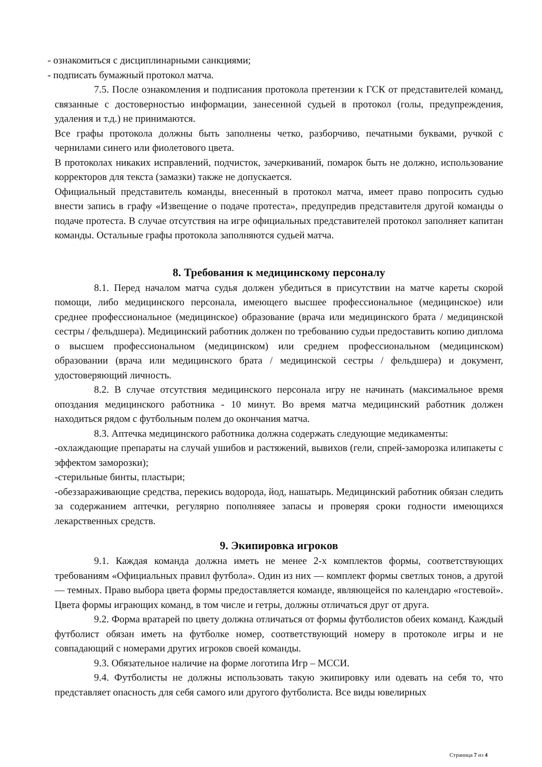- ознакомиться с дисциплинарными санкциями;
- подписать бумажный протокол матча.
7.5. После ознакомления и подписания протокола претензии к ГСК от представителей команд, связанные с достоверностью информации, занесенной судьей в протокол (голы, предупреждения, удаления и т.д.) не принимаются.
Все графы протокола должны быть заполнены четко, разборчиво, печатными буквами, ручкой с чернилами синего или фиолетового цвета.
В протоколах никаких исправлений, подчисток, зачеркиваний, помарок быть не должно, использование корректоров для текста (замазки) также не допускается.
Официальный представитель команды, внесенный в протокол матча, имеет право попросить судью внести запись в графу «Извещение о подаче протеста», предупредив представителя другой команды о подаче протеста. В случае отсутствия на игре официальных представителей протокол заполняет капитан команды. Остальные графы протокола заполняются судьей матча.
8. Требования к медицинскому персоналу
8.1. Перед началом матча судья должен убедиться в присутствии на матче кареты скорой помощи, либо медицинского персонала, имеющего высшее профессиональное (медицинское) или среднее профессиональное (медицинское) образование (врача или медицинского брата / медицинской сестры / фельдшера). Медицинский работник должен по требованию судьи предоставить копию диплома о высшем профессиональном (медицинском) или среднем профессиональном (медицинском) образовании (врача или медицинского брата / медицинской сестры / фельдшера) и документ, удостоверяющий личность.
8.2. В случае отсутствия медицинского персонала игру не начинать (максимальное время опоздания медицинского работника - 10 минут. Во время матча медицинский работник должен находиться рядом с футбольным полем до окончания матча.
8.3. Аптечка медицинского работника должна содержать следующие медикаменты:
-охлаждающие препараты на случай ушибов и растяжений, вывихов (гели, спрей-заморозка илипакеты с эффектом заморозки);
-стерильные бинты, пластыри;
-обеззараживающие средства, перекись водорода, йод, нашатырь. Медицинский работник обязан следить за содержанием аптечки, регулярно пополняяее запасы и проверяя сроки годности имеющихся лекарственных средств.
9. Экипировка игроков
9.1. Каждая команда должна иметь не менее 2-х комплектов формы, соответствующих требованиям «Официальных правил футбола». Один из них — комплект формы светлых тонов, а другой — темных. Право выбора цвета формы предоставляется команде, являющейся по календарю «гостевой». Цвета формы играющих команд, в том числе и гетры, должны отличаться друг от друга.
9.2. Форма вратарей по цвету должна отличаться от формы футболистов обеих команд. Каждый футболист обязан иметь на футболке номер, соответствующий номеру в протоколе игры и не совпадающий с номерами других игроков своей команды.
9.3. Обязательное наличие на форме логотипа Игр – МССИ.
9.4. Футболисты не должны использовать такую экипировку или одевать на себя то, что представляет опасность для себя самого или другого футболиста. Все виды ювелирных
Страница 7 из 4